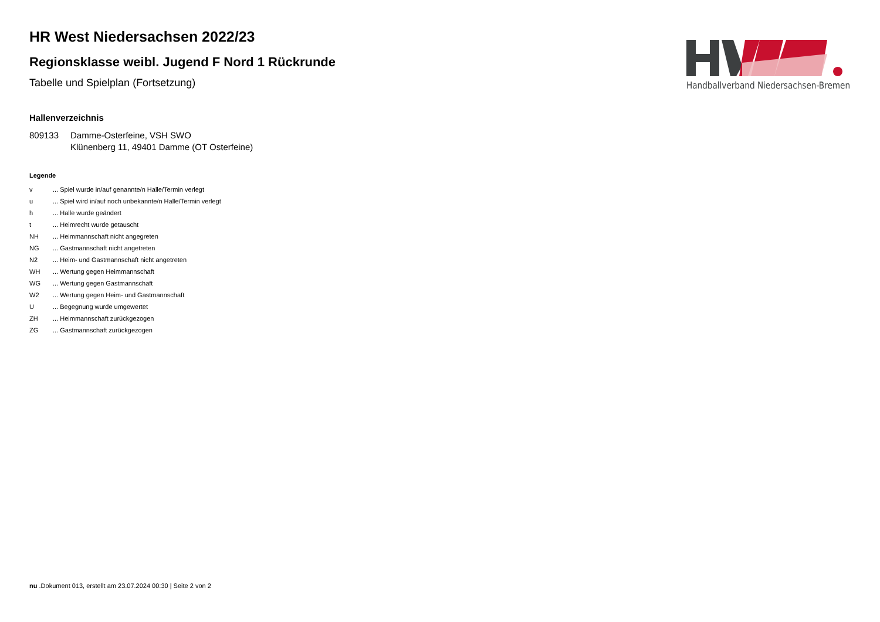HR West Niedersachsen 2022/23
Regionsklasse weibl. Jugend F Nord 1 Rückrunde
Tabelle und Spielplan (Fortsetzung)
Hallenverzeichnis
809133 Damme-Osterfeine, VSH SWO
Klünenberg 11, 49401 Damme (OT Osterfeine)
Legende
| v | ... Spiel wurde in/auf genannte/n Halle/Termin verlegt |
| u | ... Spiel wird in/auf noch unbekannte/n Halle/Termin verlegt |
| h | ... Halle wurde geändert |
| t | ... Heimrecht wurde getauscht |
| NH | ... Heimmannschaft nicht angegreten |
| NG | ... Gastmannschaft nicht angetreten |
| N2 | ... Heim- und Gastmannschaft nicht angetreten |
| WH | ... Wertung gegen Heimmannschaft |
| WG | ... Wertung gegen Gastmannschaft |
| W2 | ... Wertung gegen Heim- und Gastmannschaft |
| U | ... Begegnung wurde umgewertet |
| ZH | ... Heimmannschaft zurückgezogen |
| ZG | ... Gastmannschaft zurückgezogen |
Handballverband Niedersachsen-Bremen
nu .Dokument 013, erstellt am 23.07.2024 00:30 | Seite 2 von 2